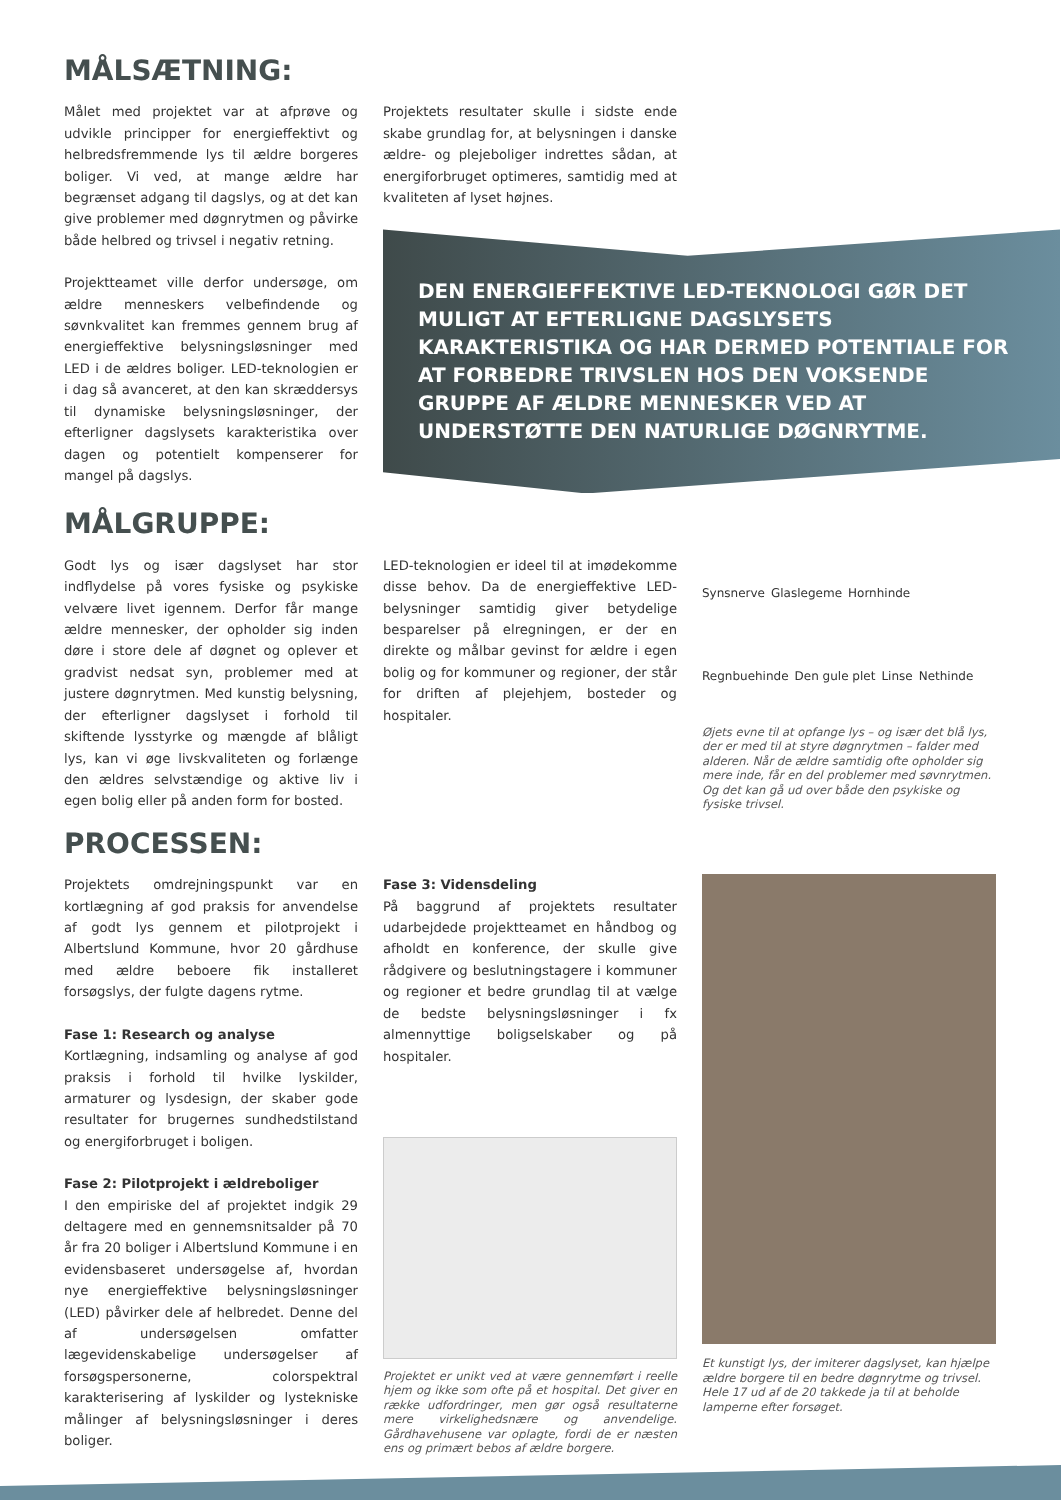MÅLSÆTNING:
Målet med projektet var at afprøve og udvikle principper for energieffektivt og helbredsfremmende lys til ældre borgeres boliger. Vi ved, at mange ældre har begrænset adgang til dagslys, og at det kan give problemer med døgnrytmen og påvirke både helbred og trivsel i negativ retning.
Projektteamet ville derfor undersøge, om ældre menneskers velbefindende og søvnkvalitet kan fremmes gennem brug af energieffektive belysningsløsninger med LED i de ældres boliger. LED-teknologien er i dag så avanceret, at den kan skræddersys til dynamiske belysningsløsninger, der efterligner dagslysets karakteristika over dagen og potentielt kompenserer for mangel på dagslys.
Projektets resultater skulle i sidste ende skabe grundlag for, at belysningen i danske ældre- og plejeboliger indrettes sådan, at energiforbruget optimeres, samtidig med at kvaliteten af lyset højnes.
DEN ENERGIEFFEKTIVE LED-TEKNOLOGI GØR DET MULIGT AT EFTERLIGNE DAGSLYSETS KARAKTERISTIKA OG HAR DERMED POTENTIALE FOR AT FORBEDRE TRIVSLEN HOS DEN VOKSENDE GRUPPE AF ÆLDRE MENNESKER VED AT UNDERSTØTTE DEN NATURLIGE DØGNRYTME.
MÅLGRUPPE:
Godt lys og især dagslyset har stor indflydelse på vores fysiske og psykiske velvære livet igennem. Derfor får mange ældre mennesker, der opholder sig inden døre i store dele af døgnet og oplever et gradvist nedsat syn, problemer med at justere døgnrytmen. Med kunstig belysning, der efterligner dagslyset i forhold til skiftende lysstyrke og mængde af blåligt lys, kan vi øge livskvaliteten og forlænge den ældres selvstændige og aktive liv i egen bolig eller på anden form for bosted.
LED-teknologien er ideel til at imødekomme disse behov. Da de energieffektive LED-belysninger samtidig giver betydelige besparelser på elregningen, er der en direkte og målbar gevinst for ældre i egen bolig og for kommuner og regioner, der står for driften af plejehjem, bosteder og hospitaler.
Synsnerve Glaslegeme Hornhinde Regnbuehinde Den gule plet Linse Nethinde
Øjets evne til at opfange lys – og især det blå lys, der er med til at styre døgnrytmen – falder med alderen. Når de ældre samtidig ofte opholder sig mere inde, får en del problemer med søvnrytmen. Og det kan gå ud over både den psykiske og fysiske trivsel.
PROCESSEN:
Projektets omdrejningspunkt var en kortlægning af god praksis for anvendelse af godt lys gennem et pilotprojekt i Albertslund Kommune, hvor 20 gårdhuse med ældre beboere fik installeret forsøgslys, der fulgte dagens rytme.
Fase 1: Research og analyse
Kortlægning, indsamling og analyse af god praksis i forhold til hvilke lyskilder, armaturer og lysdesign, der skaber gode resultater for brugernes sundhedstilstand og energiforbruget i boligen.
Fase 2: Pilotprojekt i ældreboliger
I den empiriske del af projektet indgik 29 deltagere med en gennemsnitsalder på 70 år fra 20 boliger i Albertslund Kommune i en evidensbaseret undersøgelse af, hvordan nye energieffektive belysningsløsninger (LED) påvirker dele af helbredet. Denne del af undersøgelsen omfatter lægevidenskabelige undersøgelser af forsøgspersonerne, colorspektral karakterisering af lyskilder og lystekniske målinger af belysningsløsninger i deres boliger.
Fase 3: Vidensdeling
På baggrund af projektets resultater udarbejdede projektteamet en håndbog og afholdt en konference, der skulle give rådgivere og beslutningstagere i kommuner og regioner et bedre grundlag til at vælge de bedste belysningsløsninger i fx almennyttige boligselskaber og på hospitaler.
Projektet er unikt ved at være gennemført i reelle hjem og ikke som ofte på et hospital. Det giver en række udfordringer, men gør også resultaterne mere virkelighedsnære og anvendelige. Gårdhavehusene var oplagte, fordi de er næsten ens og primært bebos af ældre borgere.
Et kunstigt lys, der imiterer dagslyset, kan hjælpe ældre borgere til en bedre døgnrytme og trivsel. Hele 17 ud af de 20 takkede ja til at beholde lamperne efter forsøget.